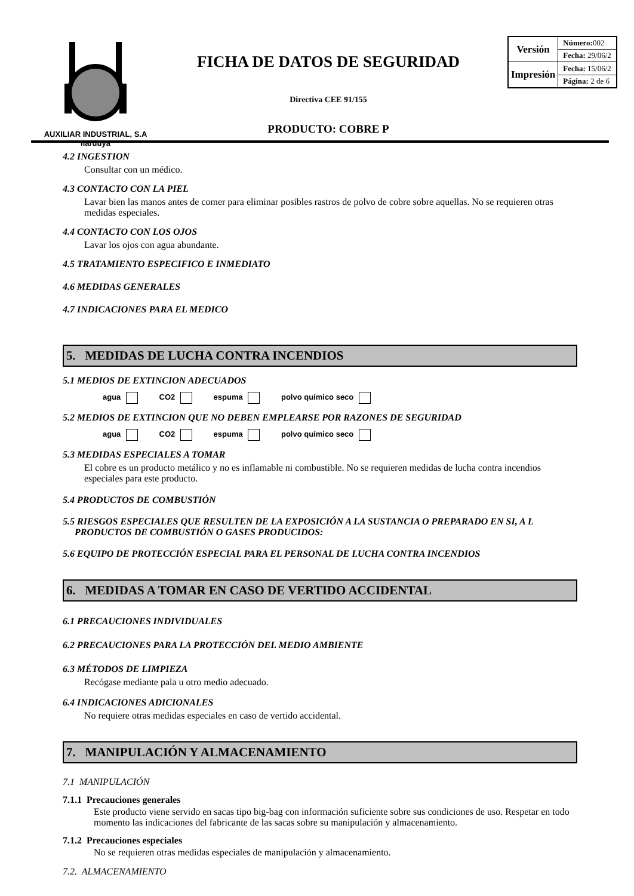AUXILIAR INDUSTRIAL, S.A
Ilarduya
FICHA DE DATOS DE SEGURIDAD
Directiva CEE 91/155
PRODUCTO: COBRE P
| Versión | Número: 002 |
| | Fecha: 29/06/2 |
| Impresión | Fecha: 15/06/2 |
| | Página: 2 de 6 |
4.2 INGESTION
Consultar con un médico.
4.3 CONTACTO CON LA PIEL
Lavar bien las manos antes de comer para eliminar posibles rastros de polvo de cobre sobre aquellas. No se requieren otras medidas especiales.
4.4 CONTACTO CON LOS OJOS
Lavar los ojos con agua abundante.
4.5 TRATAMIENTO ESPECIFICO E INMEDIATO
4.6 MEDIDAS GENERALES
4.7 INDICACIONES PARA EL MEDICO
5. MEDIDAS DE LUCHA CONTRA INCENDIOS
5.1 MEDIOS DE EXTINCION ADECUADOS
agua CO2 espuma polvo químico seco
5.2 MEDIOS DE EXTINCION QUE NO DEBEN EMPLEARSE POR RAZONES DE SEGURIDAD
agua CO2 espuma polvo químico seco
5.3 MEDIDAS ESPECIALES A TOMAR
El cobre es un producto metálico y no es inflamable ni combustible. No se requieren medidas de lucha contra incendios especiales para este producto.
5.4 PRODUCTOS DE COMBUSTIÓN
5.5 RIESGOS ESPECIALES QUE RESULTEN DE LA EXPOSICIÓN A LA SUSTANCIA O PREPARADO EN SI, A L
PRODUCTOS DE COMBUSTIÓN O GASES PRODUCIDOS:
5.6 EQUIPO DE PROTECCIÓN ESPECIAL PARA EL PERSONAL DE LUCHA CONTRA INCENDIOS
6. MEDIDAS A TOMAR EN CASO DE VERTIDO ACCIDENTAL
6.1 PRECAUCIONES INDIVIDUALES
6.2 PRECAUCIONES PARA LA PROTECCIÓN DEL MEDIO AMBIENTE
6.3 MÉTODOS DE LIMPIEZA
Recógase mediante pala u otro medio adecuado.
6.4 INDICACIONES ADICIONALES
No requiere otras medidas especiales en caso de vertido accidental.
7. MANIPULACIÓN Y ALMACENAMIENTO
7.1 MANIPULACIÓN
7.1.1 Precauciones generales
Este producto viene servido en sacas tipo big-bag con información suficiente sobre sus condiciones de uso. Respetar en todo momento las indicaciones del fabricante de las sacas sobre su manipulación y almacenamiento.
7.1.2 Precauciones especiales
No se requieren otras medidas especiales de manipulación y almacenamiento.
7.2. ALMACENAMIENTO